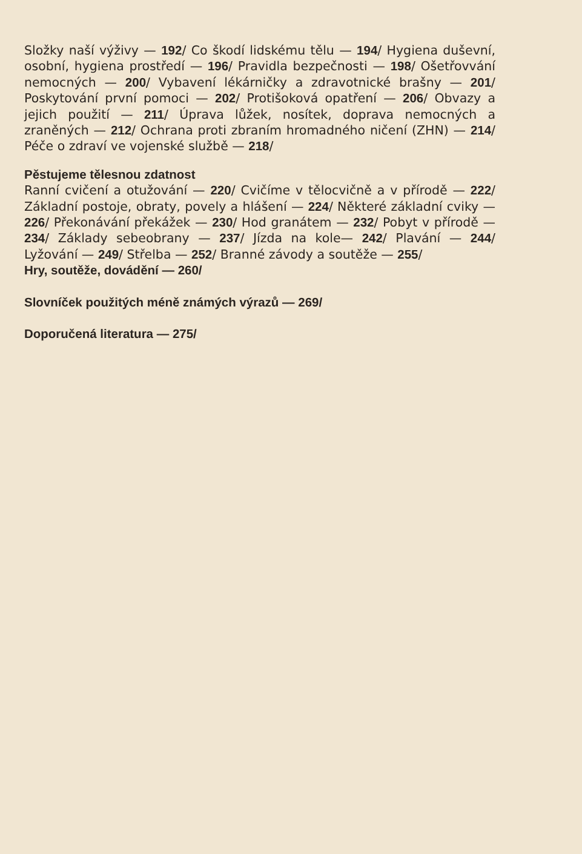Složky naší výživy — 192/ Co škodí lidskému tělu — 194/ Hygiena duševní, osobní, hygiena prostředí — 196/ Pravidla bezpečnosti — 198/ Ošetřovvání nemocných — 200/ Vybavení lékárničky a zdravotnické brašny — 201/ Poskytování první pomoci — 202/ Protišoková opatření — 206/ Obvazy a jejich použití — 211/ Úprava lůžek, nosítek, doprava nemocných a zraněných — 212/ Ochrana proti zbraním hromadného ničení (ZHN) — 214/ Péče o zdraví ve vojenské službě — 218/
Pěstujeme tělesnou zdatnost
Ranní cvičení a otužování — 220/ Cvičíme v tělocvičně a v přírodě — 222/ Základní postoje, obraty, povely a hlášení — 224/ Některé základní cviky — 226/ Překonávání překážek — 230/ Hod granátem — 232/ Pobyt v přírodě — 234/ Základy sebeobrany — 237/ Jízda na kole— 242/ Plavání — 244/ Lyžování — 249/ Střelba — 252/ Branné závody a soutěže — 255/
Hry, soutěže, dovádění — 260/
Slovníček použitých méně známých výrazů — 269/
Doporučená literatura — 275/